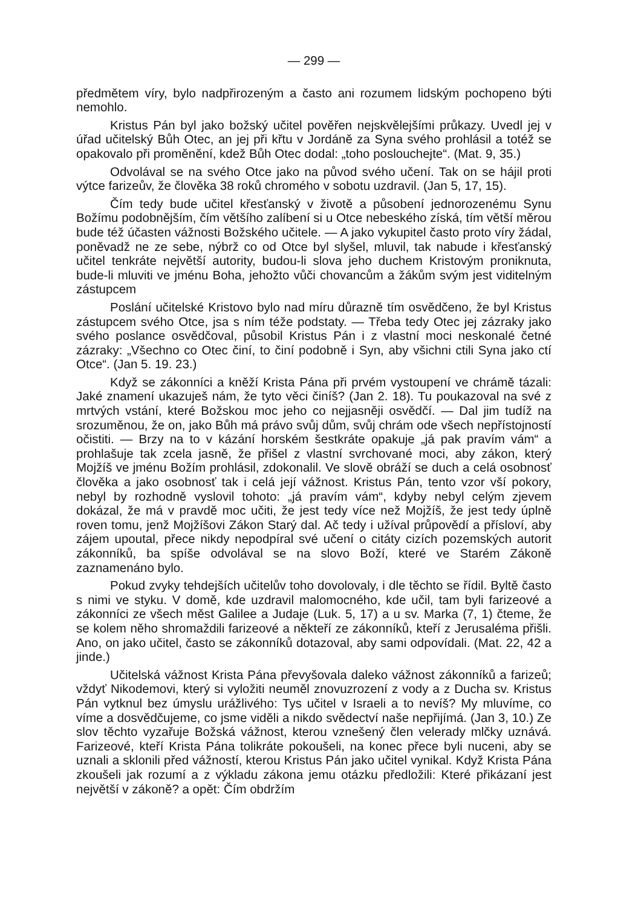— 299 —
předmětem víry, bylo nadpřirozeným a často ani rozumem lidským pochopeno býti nemohlo.
Kristus Pán byl jako božský učitel pověřen nejskvělejšími průkazy. Uvedl jej v úřad učitelský Bůh Otec, an jej při křtu v Jordáně za Syna svého prohlásil a totéž se opakovalo při proměnění, kdež Bůh Otec dodal: „toho poslouchejte“. (Mat. 9, 35.)
Odvolával se na svého Otce jako na původ svého učení. Tak on se hájil proti výtce farizeův, že člověka 38 roků chromého v sobotu uzdravil. (Jan 5, 17, 15).
Čím tedy bude učitel křesťanský v životě a působení jednorozenému Synu Božímu podobnějším, čím většího zalíbení si u Otce nebeského získá, tím větší měrou bude též účasten vážnosti Božského učitele. — A jako vykupitel často proto víry žádal, poněvadž ne ze sebe, nýbrž co od Otce byl slyšel, mluvil, tak nabude i křesťanský učitel tenkráte největší autority, budou-li slova jeho duchem Kristovým proniknuta, bude-li mluviti ve jménu Boha, jehožto vůči chovancům a žákům svým jest viditelným zástupcem
Poslání učitelské Kristovo bylo nad míru důrazně tím osvědčeno, že byl Kristus zástupcem svého Otce, jsa s ním téže podstaty. — Třeba tedy Otec jej zázraky jako svého poslance osvědčoval, působil Kristus Pán i z vlastní moci neskonalé četné zázraky: „Všechno co Otec činí, to činí podobně i Syn, aby všichni ctili Syna jako ctí Otce“. (Jan 5. 19. 23.)
Když se zákonníci a kněží Krista Pána při prvém vystoupení ve chrámě tázali: Jaké znamení ukazuješ nám, že tyto věci činíš? (Jan 2. 18). Tu poukazoval na své z mrtvých vstání, které Božskou moc jeho co nejjasněji osvědčí. — Dal jim tudíž na srozuměnou, že on, jako Bůh má právo svůj dům, svůj chrám ode všech nepřístojností očistiti. — Brzy na to v kázání horském šestkráte opakuje „já pak pravím vám“ a prohlašuje tak zcela jasně, že přišel z vlastní svrchované moci, aby zákon, který Mojžíš ve jménu Božím prohlásil, zdokonalil. Ve slově obráží se duch a celá osobnosť člověka a jako osobnosť tak i celá její vážnost. Kristus Pán, tento vzor vší pokory, nebyl by rozhodně vyslovil tohoto: „já pravím vám“, kdyby nebyl celým zjevem dokázal, že má v pravdě moc učiti, že jest tedy více než Mojžíš, že jest tedy úplně roven tomu, jenž Mojžíšovi Zákon Starý dal. Ač tedy i užíval průpovědí a přísloví, aby zájem upoutal, přece nikdy nepodpíral své učení o citáty cizích pozemských autorit zákonníků, ba spíše odvolával se na slovo Boží, které ve Starém Zákoně zaznamenáno bylo.
Pokud zvyky tehdejších učitelův toho dovolovaly, i dle těchto se řídil. Byltě často s nimi ve styku. V domě, kde uzdravil malomocného, kde učil, tam byli farizeové a zákonníci ze všech měst Galilee a Judaje (Luk. 5, 17) a u sv. Marka (7, 1) čteme, že se kolem něho shromaždili farizeové a někteří ze zákonníků, kteří z Jerusaléma přišli. Ano, on jako učitel, často se zákonníků dotazoval, aby sami odpovídali. (Mat. 22, 42 a jinde.)
Učitelská vážnost Krista Pána převyšovala daleko vážnost zákonníků a farizeů; vždyť Nikodemovi, který si vyložiti neuměl znovuzrození z vody a z Ducha sv. Kristus Pán vytknul bez úmyslu urážlivého: Tys učitel v Israeli a to nevíš? My mluvíme, co víme a dosvědčujeme, co jsme viděli a nikdo svědectví naše nepřijímá. (Jan 3, 10.) Ze slov těchto vyzařuje Božská vážnost, kterou vznešený člen velerady mlčky uznává. Farizeové, kteří Krista Pána tolikráte pokoušeli, na konec přece byli nuceni, aby se uznali a sklonili před vážností, kterou Kristus Pán jako učitel vynikal. Když Krista Pána zkoušeli jak rozumí a z výkladu zákona jemu otázku předložili: Které přikázaní jest největší v zákoně? a opět: Čím obdržím